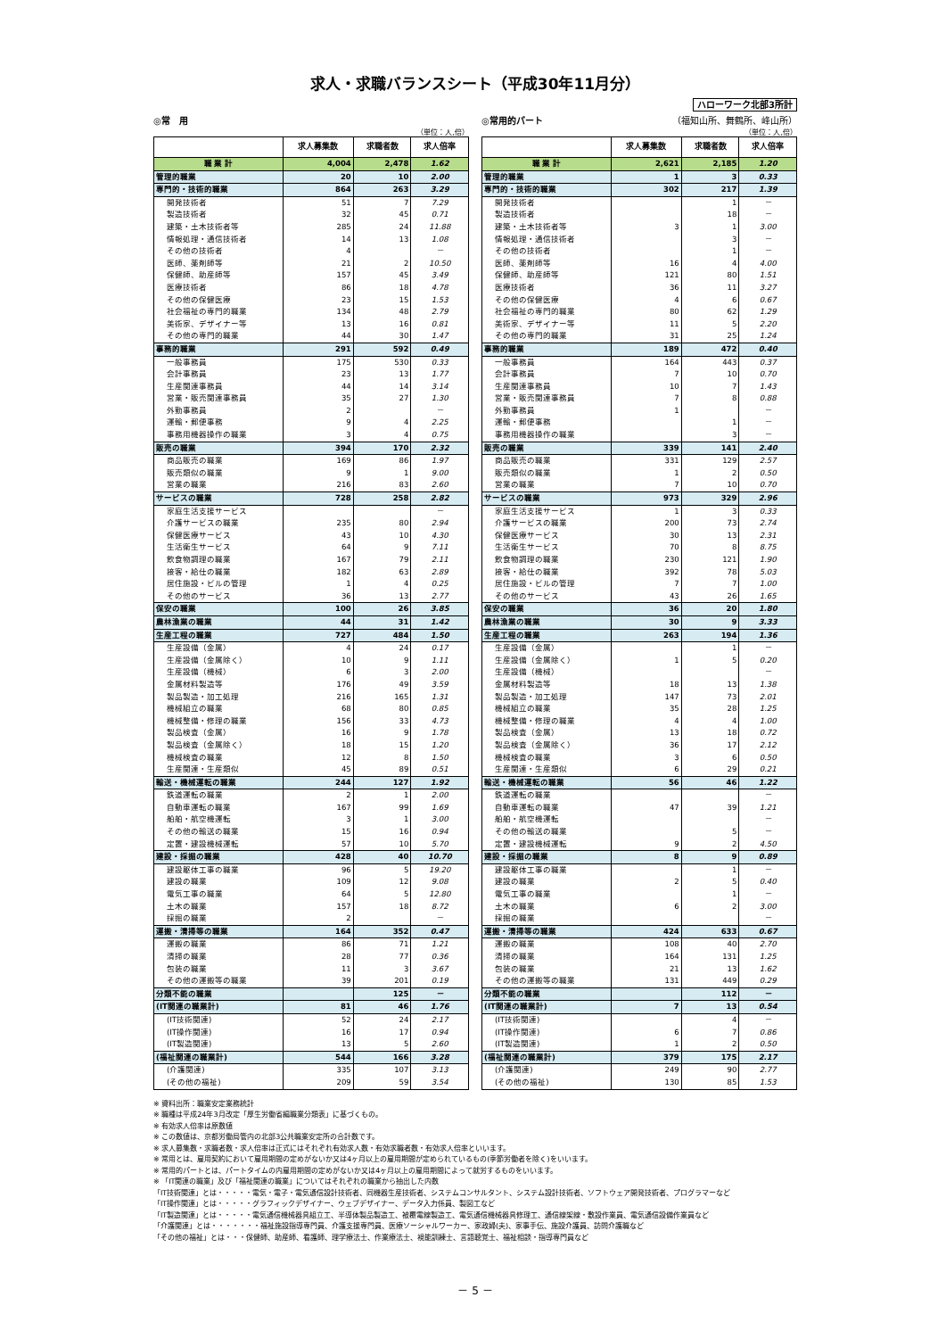求人・求職バランスシート（平成30年11月分）
ハローワーク北部3所計
◎常　用
（単位：人,倍）
| | 求人募集数 | 求職者数 | 求人倍率 |
| --- | --- | --- | --- |
| 職 業 計 | 4,004 | 2,478 | 1.62 |
| 管理的職業 | 20 | 10 | 2.00 |
| 専門的・技術的職業 | 864 | 263 | 3.29 |
| 開発技術者 | 51 | 7 | 7.29 |
| 製造技術者 | 32 | 45 | 0.71 |
| 建築・土木技術者等 | 285 | 24 | 11.88 |
| 情報処理・通信技術者 | 14 | 13 | 1.08 |
| その他の技術者 | 4 | | － |
| 医師、薬剤師等 | 21 | 2 | 10.50 |
| 保健師、助産師等 | 157 | 45 | 3.49 |
| 医療技術者 | 86 | 18 | 4.78 |
| その他の保健医療 | 23 | 15 | 1.53 |
| 社会福祉の専門的職業 | 134 | 48 | 2.79 |
| 美術家、デザイナー等 | 13 | 16 | 0.81 |
| その他の専門的職業 | 44 | 30 | 1.47 |
| 事務的職業 | 291 | 592 | 0.49 |
| 一般事務員 | 175 | 530 | 0.33 |
| 会計事務員 | 23 | 13 | 1.77 |
| 生産関連事務員 | 44 | 14 | 3.14 |
| 営業・販売関連事務員 | 35 | 27 | 1.30 |
| 外勤事務員 | 2 | | － |
| 運輸・郵便事務 | 9 | 4 | 2.25 |
| 事務用機器操作の職業 | 3 | 4 | 0.75 |
| 販売の職業 | 394 | 170 | 2.32 |
| 商品販売の職業 | 169 | 86 | 1.97 |
| 販売類似の職業 | 9 | 1 | 9.00 |
| 営業の職業 | 216 | 83 | 2.60 |
| サービスの職業 | 728 | 258 | 2.82 |
| 家庭生活支援サービス | | | － |
| 介護サービスの職業 | 235 | 80 | 2.94 |
| 保健医療サービス | 43 | 10 | 4.30 |
| 生活衛生サービス | 64 | 9 | 7.11 |
| 飲食物調理の職業 | 167 | 79 | 2.11 |
| 接客・給仕の職業 | 182 | 63 | 2.89 |
| 居住施設・ビルの管理 | 1 | 4 | 0.25 |
| その他のサービス | 36 | 13 | 2.77 |
| 保安の職業 | 100 | 26 | 3.85 |
| 農林漁業の職業 | 44 | 31 | 1.42 |
| 生産工程の職業 | 727 | 484 | 1.50 |
| 生産設備（金属） | 4 | 24 | 0.17 |
| 生産設備（金属除く） | 10 | 9 | 1.11 |
| 生産設備（機械） | 6 | 3 | 2.00 |
| 金属材料製造等 | 176 | 49 | 3.59 |
| 製品製造・加工処理 | 216 | 165 | 1.31 |
| 機械組立の職業 | 68 | 80 | 0.85 |
| 機械整備・修理の職業 | 156 | 33 | 4.73 |
| 製品検査（金属） | 16 | 9 | 1.78 |
| 製品検査（金属除く） | 18 | 15 | 1.20 |
| 機械検査の職業 | 12 | 8 | 1.50 |
| 生産関連・生産類似 | 45 | 89 | 0.51 |
| 輸送・機械運転の職業 | 244 | 127 | 1.92 |
| 鉄道運転の職業 | 2 | 1 | 2.00 |
| 自動車運転の職業 | 167 | 99 | 1.69 |
| 船舶・航空機運転 | 3 | 1 | 3.00 |
| その他の輸送の職業 | 15 | 16 | 0.94 |
| 定置・建設機械運転 | 57 | 10 | 5.70 |
| 建設・採掘の職業 | 428 | 40 | 10.70 |
| 建設躯体工事の職業 | 96 | 5 | 19.20 |
| 建設の職業 | 109 | 12 | 9.08 |
| 電気工事の職業 | 64 | 5 | 12.80 |
| 土木の職業 | 157 | 18 | 8.72 |
| 採掘の職業 | 2 | | － |
| 運搬・清掃等の職業 | 164 | 352 | 0.47 |
| 運搬の職業 | 86 | 71 | 1.21 |
| 清掃の職業 | 28 | 77 | 0.36 |
| 包装の職業 | 11 | 3 | 3.67 |
| その他の運搬等の職業 | 39 | 201 | 0.19 |
| 分類不能の職業 | | 125 | － |
| (IT関連の職業計) | 81 | 46 | 1.76 |
| (IT技術関連) | 52 | 24 | 2.17 |
| (IT操作関連) | 16 | 17 | 0.94 |
| (IT製造関連) | 13 | 5 | 2.60 |
| (福祉関連の職業計) | 544 | 166 | 3.28 |
| (介護関連) | 335 | 107 | 3.13 |
| (その他の福祉) | 209 | 59 | 3.54 |
◎常用的パート （福知山所、舞鶴所、峰山所）
（単位：人,倍）
| | 求人募集数 | 求職者数 | 求人倍率 |
| --- | --- | --- | --- |
| 職 業 計 | 2,621 | 2,185 | 1.20 |
| 管理的職業 | 1 | 3 | 0.33 |
| 専門的・技術的職業 | 302 | 217 | 1.39 |
| 開発技術者 | | 1 | － |
| 製造技術者 | | 18 | － |
| 建築・土木技術者等 | 3 | 1 | 3.00 |
| 情報処理・通信技術者 | | 3 | － |
| その他の技術者 | | 1 | － |
| 医師、薬剤師等 | 16 | 4 | 4.00 |
| 保健師、助産師等 | 121 | 80 | 1.51 |
| 医療技術者 | 36 | 11 | 3.27 |
| その他の保健医療 | 4 | 6 | 0.67 |
| 社会福祉の専門的職業 | 80 | 62 | 1.29 |
| 美術家、デザイナー等 | 11 | 5 | 2.20 |
| その他の専門的職業 | 31 | 25 | 1.24 |
| 事務的職業 | 189 | 472 | 0.40 |
| 一般事務員 | 164 | 443 | 0.37 |
| 会計事務員 | 7 | 10 | 0.70 |
| 生産関連事務員 | 10 | 7 | 1.43 |
| 営業・販売関連事務員 | 7 | 8 | 0.88 |
| 外勤事務員 | 1 | | － |
| 運輸・郵便事務 | | 1 | － |
| 事務用機器操作の職業 | | 3 | － |
| 販売の職業 | 339 | 141 | 2.40 |
| 商品販売の職業 | 331 | 129 | 2.57 |
| 販売類似の職業 | 1 | 2 | 0.50 |
| 営業の職業 | 7 | 10 | 0.70 |
| サービスの職業 | 973 | 329 | 2.96 |
| 家庭生活支援サービス | 1 | 3 | 0.33 |
| 介護サービスの職業 | 200 | 73 | 2.74 |
| 保健医療サービス | 30 | 13 | 2.31 |
| 生活衛生サービス | 70 | 8 | 8.75 |
| 飲食物調理の職業 | 230 | 121 | 1.90 |
| 接客・給仕の職業 | 392 | 78 | 5.03 |
| 居住施設・ビルの管理 | 7 | 7 | 1.00 |
| その他のサービス | 43 | 26 | 1.65 |
| 保安の職業 | 36 | 20 | 1.80 |
| 農林漁業の職業 | 30 | 9 | 3.33 |
| 生産工程の職業 | 263 | 194 | 1.36 |
| 生産設備（金属） | | 1 | － |
| 生産設備（金属除く） | 1 | 5 | 0.20 |
| 生産設備（機械） | | | － |
| 金属材料製造等 | 18 | 13 | 1.38 |
| 製品製造・加工処理 | 147 | 73 | 2.01 |
| 機械組立の職業 | 35 | 28 | 1.25 |
| 機械整備・修理の職業 | 4 | 4 | 1.00 |
| 製品検査（金属） | 13 | 18 | 0.72 |
| 製品検査（金属除く） | 36 | 17 | 2.12 |
| 機械検査の職業 | 3 | 6 | 0.50 |
| 生産関連・生産類似 | 6 | 29 | 0.21 |
| 輸送・機械運転の職業 | 56 | 46 | 1.22 |
| 鉄道運転の職業 | | | － |
| 自動車運転の職業 | 47 | 39 | 1.21 |
| 船舶・航空機運転 | | | － |
| その他の輸送の職業 | | 5 | － |
| 定置・建設機械運転 | 9 | 2 | 4.50 |
| 建設・採掘の職業 | 8 | 9 | 0.89 |
| 建設躯体工事の職業 | | 1 | － |
| 建設の職業 | 2 | 5 | 0.40 |
| 電気工事の職業 | | 1 | － |
| 土木の職業 | 6 | 2 | 3.00 |
| 採掘の職業 | | | － |
| 運搬・清掃等の職業 | 424 | 633 | 0.67 |
| 運搬の職業 | 108 | 40 | 2.70 |
| 清掃の職業 | 164 | 131 | 1.25 |
| 包装の職業 | 21 | 13 | 1.62 |
| その他の運搬等の職業 | 131 | 449 | 0.29 |
| 分類不能の職業 | | 112 | － |
| (IT関連の職業計) | 7 | 13 | 0.54 |
| (IT技術関連) | | 4 | － |
| (IT操作関連) | 6 | 7 | 0.86 |
| (IT製造関連) | 1 | 2 | 0.50 |
| (福祉関連の職業計) | 379 | 175 | 2.17 |
| (介護関連) | 249 | 90 | 2.77 |
| (その他の福祉) | 130 | 85 | 1.53 |
※ 資料出所：職業安定業務統計
※ 職種は平成24年3月改定「厚生労働省編職業分類表」に基づくもの。
※ 有効求人倍率は原数値
※ この数値は、京都労働局管内の北部3公共職業安定所の合計数です。
※ 求人募集数・求職者数・求人倍率は正式にはそれぞれ有効求人数・有効求職者数・有効求人倍率といいます。
※ 常用とは、雇用契約において雇用期間の定めがないか又は4ヶ月以上の雇用期間が定められているもの(季節労働者を除く)をいいます。
※ 常用的パートとは、パートタイムの内雇用期間の定めがないか又は4ヶ月以上の雇用期間によって就労するものをいいます。
※ 「IT関連の職業」及び「福祉関連の職業」についてはそれぞれの職業から抽出した内数
「IT技術関連」とは・・・・・電気・電子・電気通信設計技術者、同機器生産技術者、システムコンサルタント、システム設計技術者、ソフトウェア開発技術者、プログラマーなど
「IT操作関連」とは・・・・・グラフィックデザイナー、ウェブデザイナー、データ入力係員、製図工など
「IT製造関連」とは・・・・・電気通信機械器具組立工、半導体製品製造工、被覆電線製造工、電気通信機械器具修理工、通信線架線・敷設作業員、電気通信設備作業員など
「介護関連」とは・・・・・・・福祉施設指導専門員、介護支援専門員、医療ソーシャルワーカー、家政婦(夫)、家事手伝、施設介護員、訪問介護職など
「その他の福祉」とは・・・保健師、助産師、看護師、理学療法士、作業療法士、視能訓練士、言語聴覚士、福祉相談・指導専門員など
－ 5 －